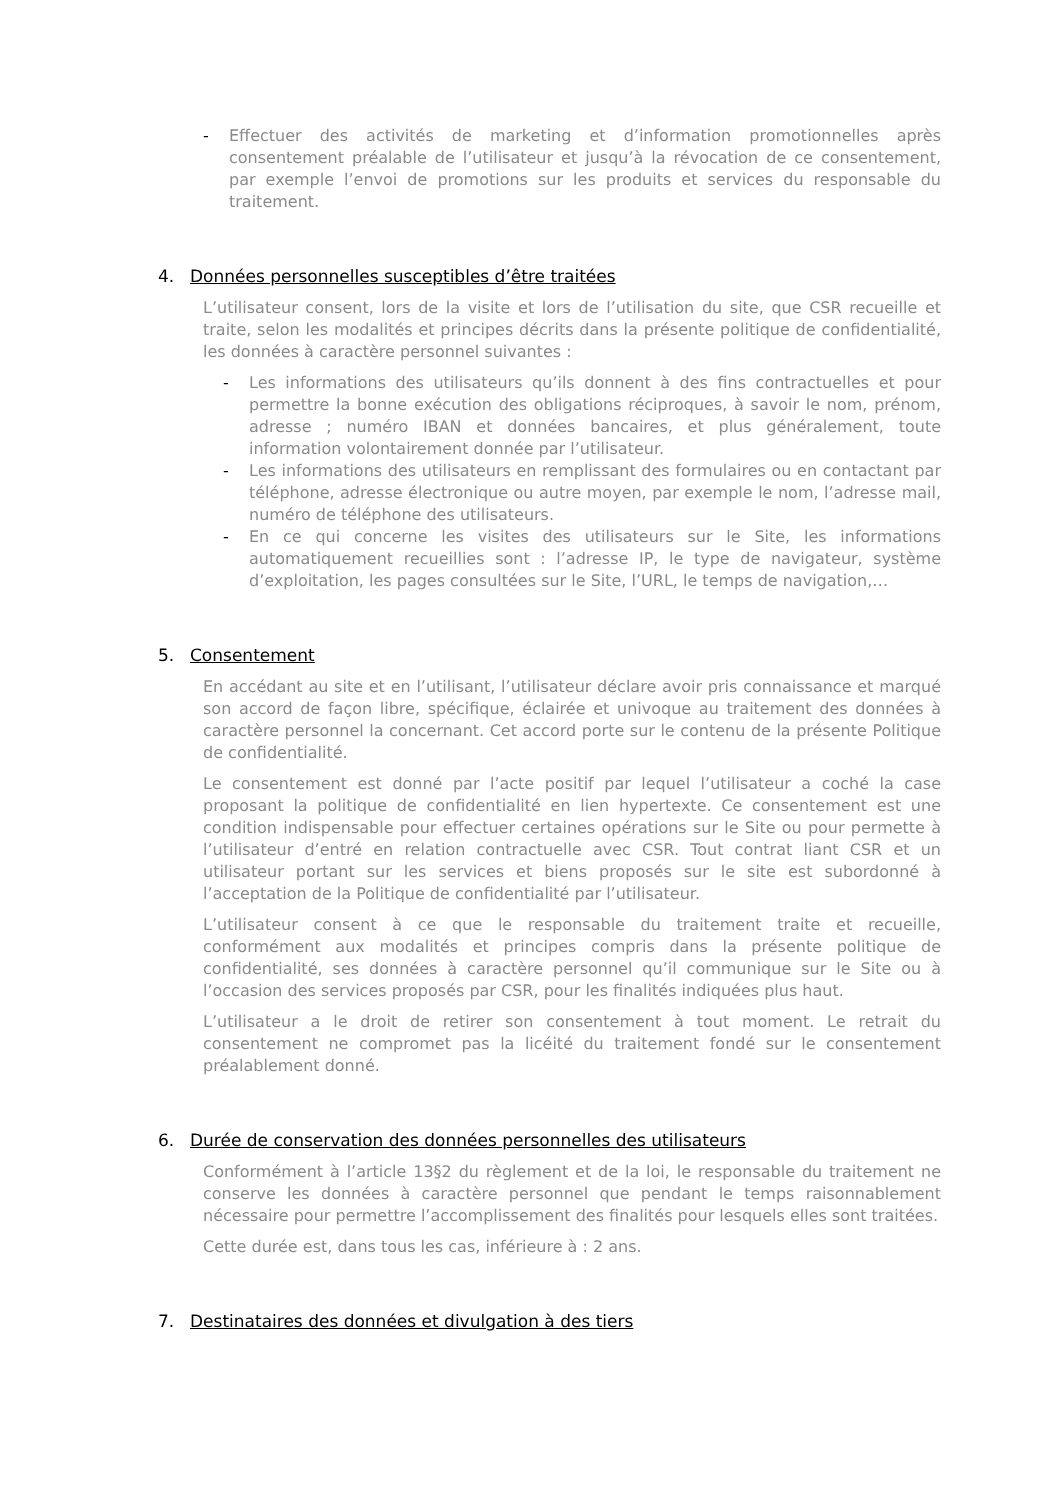- Effectuer des activités de marketing et d’information promotionnelles après consentement préalable de l’utilisateur et jusqu’à la révocation de ce consentement, par exemple l’envoi de promotions sur les produits et services du responsable du traitement.
4. Données personnelles susceptibles d’être traitées
L’utilisateur consent, lors de la visite et lors de l’utilisation du site, que CSR recueille et traite, selon les modalités et principes décrits dans la présente politique de confidentialité, les données à caractère personnel suivantes :
- Les informations des utilisateurs qu’ils donnent à des fins contractuelles et pour permettre la bonne exécution des obligations réciproques, à savoir le nom, prénom, adresse ; numéro IBAN et données bancaires, et plus généralement, toute information volontairement donnée par l’utilisateur.
- Les informations des utilisateurs en remplissant des formulaires ou en contactant par téléphone, adresse électronique ou autre moyen, par exemple le nom, l’adresse mail, numéro de téléphone des utilisateurs.
- En ce qui concerne les visites des utilisateurs sur le Site, les informations automatiquement recueillies sont : l’adresse IP, le type de navigateur, système d’exploitation, les pages consultées sur le Site, l’URL, le temps de navigation,…
5. Consentement
En accédant au site et en l’utilisant, l’utilisateur déclare avoir pris connaissance et marqué son accord de façon libre, spécifique, éclairée et univoque au traitement des données à caractère personnel la concernant. Cet accord porte sur le contenu de la présente Politique de confidentialité.
Le consentement est donné par l’acte positif par lequel l’utilisateur a coché la case proposant la politique de confidentialité en lien hypertexte. Ce consentement est une condition indispensable pour effectuer certaines opérations sur le Site ou pour permette à l’utilisateur d’entré en relation contractuelle avec CSR. Tout contrat liant CSR et un utilisateur portant sur les services et biens proposés sur le site est subordonné à l’acceptation de la Politique de confidentialité par l’utilisateur.
L’utilisateur consent à ce que le responsable du traitement traite et recueille, conformément aux modalités et principes compris dans la présente politique de confidentialité, ses données à caractère personnel qu’il communique sur le Site ou à l’occasion des services proposés par CSR, pour les finalités indiquées plus haut.
L’utilisateur a le droit de retirer son consentement à tout moment. Le retrait du consentement ne compromet pas la licéité du traitement fondé sur le consentement préalablement donné.
6. Durée de conservation des données personnelles des utilisateurs
Conformément à l’article 13§2 du règlement et de la loi, le responsable du traitement ne conserve les données à caractère personnel que pendant le temps raisonnablement nécessaire pour permettre l’accomplissement des finalités pour lesquels elles sont traitées.
Cette durée est, dans tous les cas, inférieure à : 2 ans.
7. Destinataires des données et divulgation à des tiers